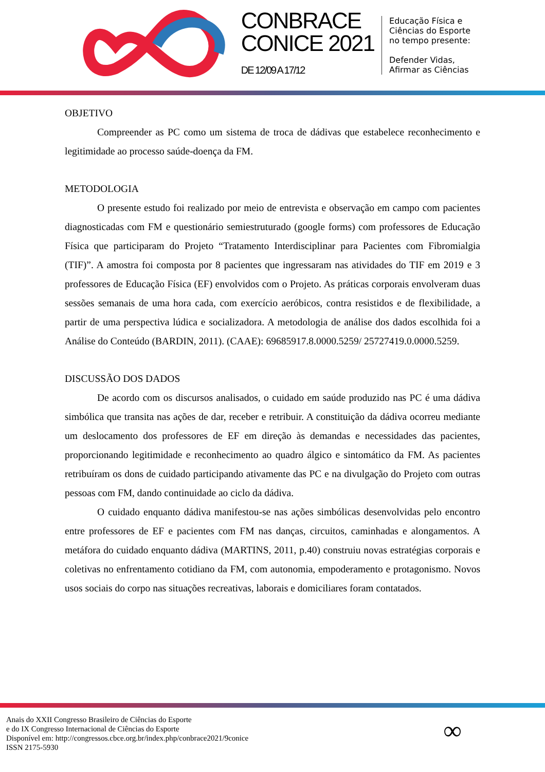CONBRACE
CONICE 2021
DE 12/09 A 17/12
Educação Física e
Ciências do Esporte
no tempo presente:
Defender Vidas,
Afirmar as Ciências
OBJETIVO
Compreender as PC como um sistema de troca de dádivas que estabelece reconhecimento e legitimidade ao processo saúde-doença da FM.
METODOLOGIA
O presente estudo foi realizado por meio de entrevista e observação em campo com pacientes diagnosticadas com FM e questionário semiestruturado (google forms) com professores de Educação Física que participaram do Projeto “Tratamento Interdisciplinar para Pacientes com Fibromialgia (TIF)”. A amostra foi composta por 8 pacientes que ingressaram nas atividades do TIF em 2019 e 3 professores de Educação Física (EF) envolvidos com o Projeto. As práticas corporais envolveram duas sessões semanais de uma hora cada, com exercício aeróbicos, contra resistidos e de flexibilidade, a partir de uma perspectiva lúdica e socializadora. A metodologia de análise dos dados escolhida foi a Análise do Conteúdo (BARDIN, 2011). (CAAE): 69685917.8.0000.5259/ 25727419.0.0000.5259.
DISCUSSÃO DOS DADOS
De acordo com os discursos analisados, o cuidado em saúde produzido nas PC é uma dádiva simbólica que transita nas ações de dar, receber e retribuir. A constituição da dádiva ocorreu mediante um deslocamento dos professores de EF em direção às demandas e necessidades das pacientes, proporcionando legitimidade e reconhecimento ao quadro álgico e sintomático da FM. As pacientes retribuíram os dons de cuidado participando ativamente das PC e na divulgação do Projeto com outras pessoas com FM, dando continuidade ao ciclo da dádiva.
O cuidado enquanto dádiva manifestou-se nas ações simbólicas desenvolvidas pelo encontro entre professores de EF e pacientes com FM nas danças, circuitos, caminhadas e alongamentos. A metáfora do cuidado enquanto dádiva (MARTINS, 2011, p.40) construiu novas estratégias corporais e coletivas no enfrentamento cotidiano da FM, com autonomia, empoderamento e protagonismo. Novos usos sociais do corpo nas situações recreativas, laborais e domiciliares foram contatados.
Anais do XXII Congresso Brasileiro de Ciências do Esporte
e do IX Congresso Internacional de Ciências do Esporte
Disponível em: http://congressos.cbce.org.br/index.php/conbrace2021/9conice
ISSN 2175-5930
∞